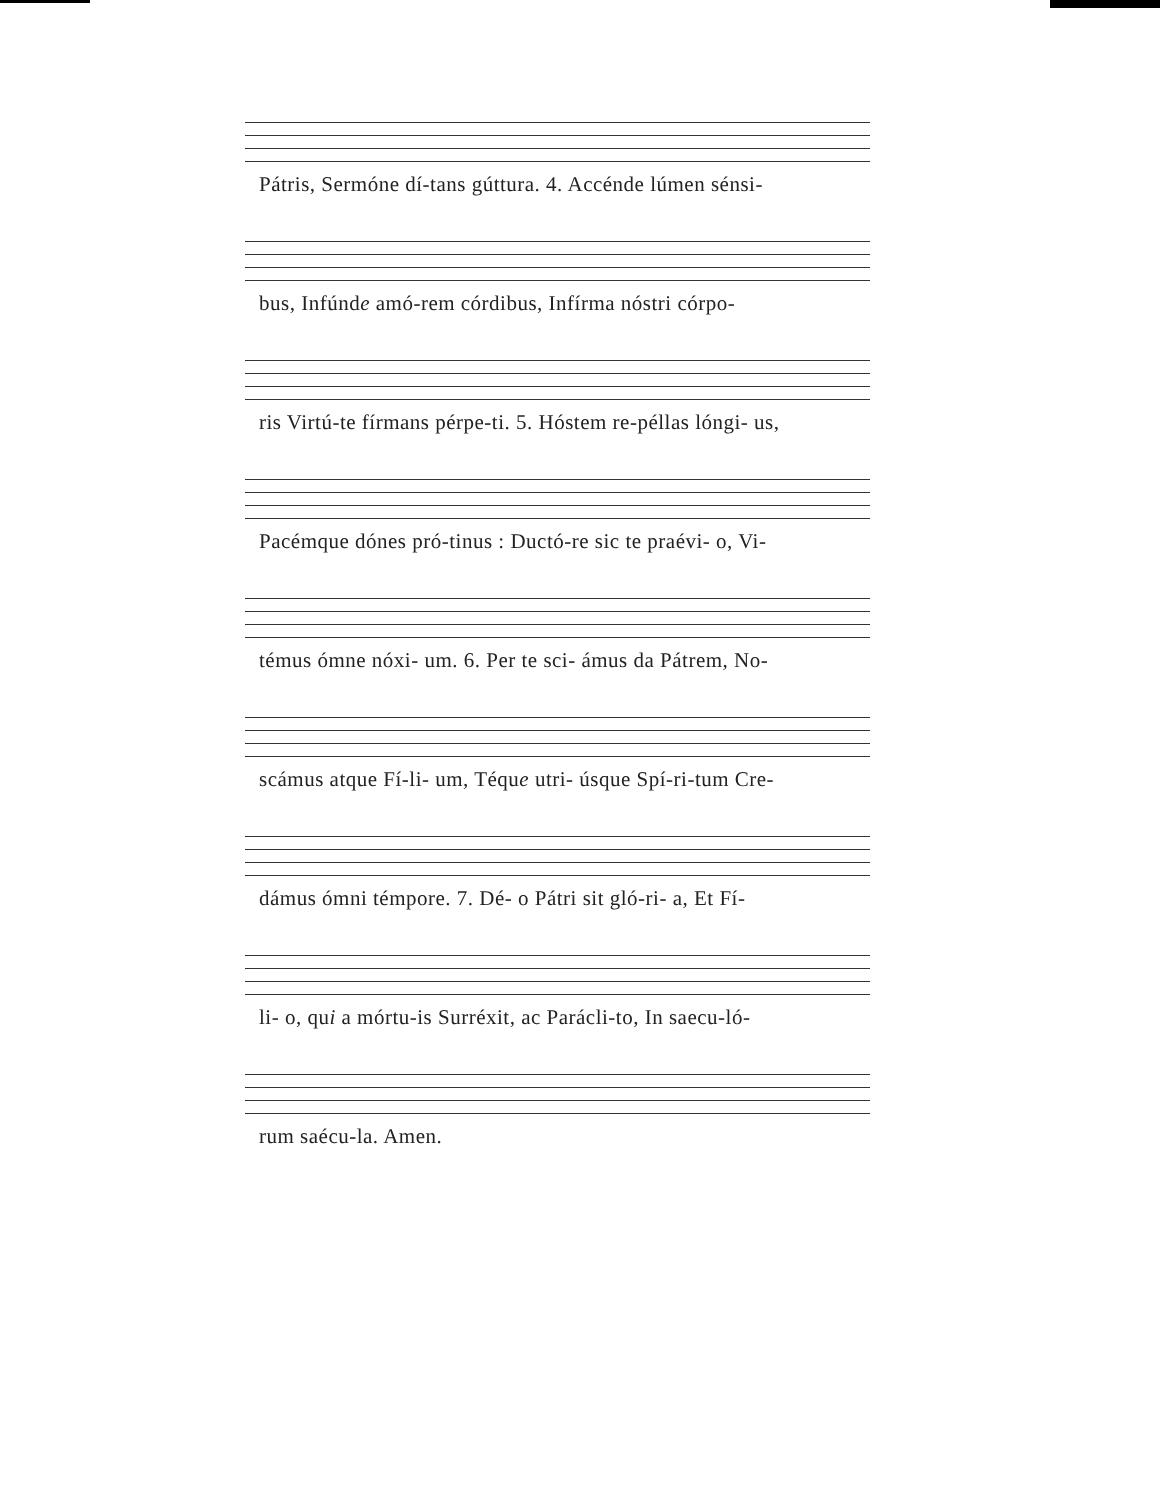Pátris, Sermóne dí-tans gúttura. 4. Accénde lúmen sénsi-
bus, Infúnde amó-rem córdibus, Infírma nóstri córpo-
ris Virtú-te fírmans pérpe-ti. 5. Hóstem re-péllas lóngi- us,
Pacémque dónes pró-tinus : Ductó-re sic te praévi- o, Vi-
témus ómne nóxi- um. 6. Per te sci- ámus da Pátrem, No-
scámus atque Fí-li- um, Téque utri- úsque Spí-ri-tum Cre-
dámus ómni témpore. 7. Dé- o Pátri sit gló-ri- a, Et Fí-
li- o, qui a mórtu-is Surréxit, ac Parácli-to, In saecu-ló-
rum saécu-la. Amen.